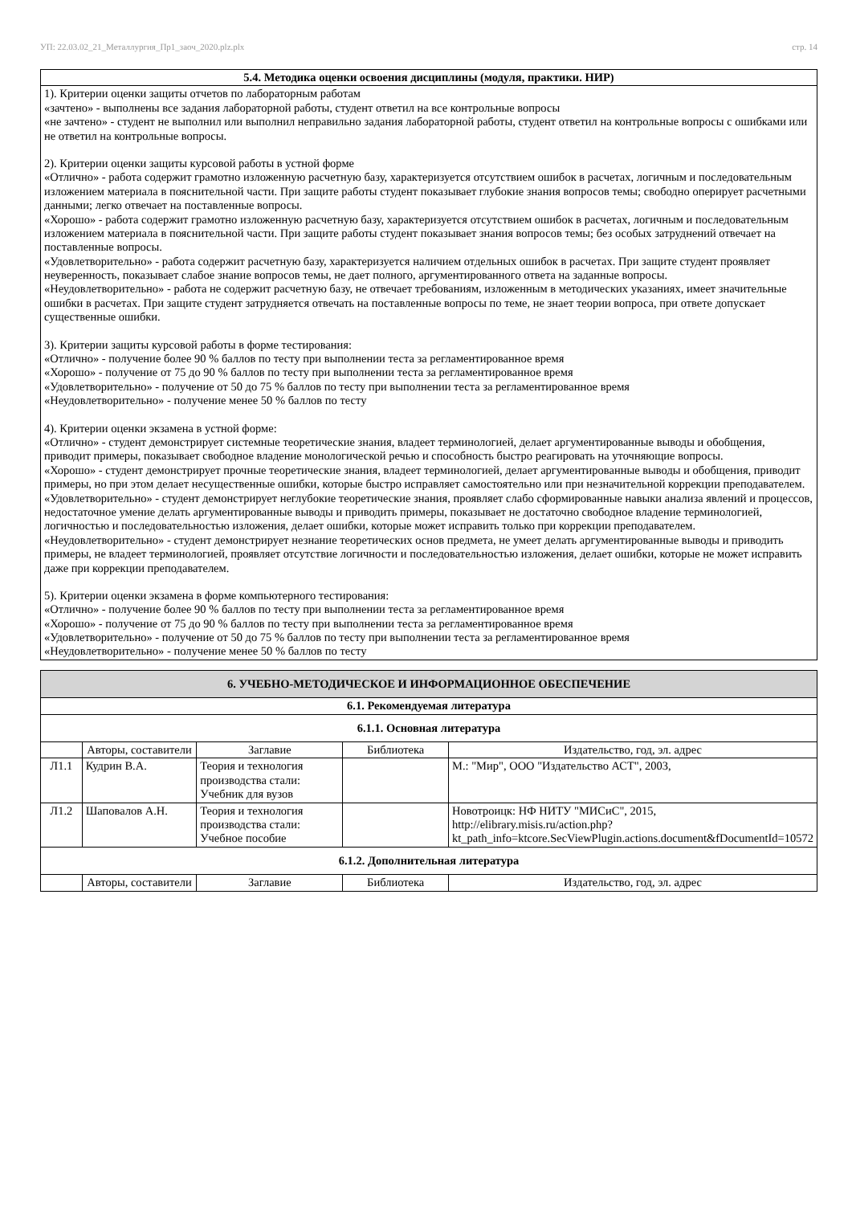УП: 22.03.02_21_Металлургия_Пр1_заоч_2020.plz.plx стр. 14
| 5.4. Методика оценки освоения дисциплины (модуля, практики. НИР) |
| --- |
| 1). Критерии оценки защиты отчетов по лабораторным работам «зачтено» - выполнены все задания лабораторной работы, студент ответил на все контрольные вопросы «не зачтено» - студент не выполнил или выполнил неправильно задания лабораторной работы, студент ответил на контрольные вопросы с ошибками или не ответил на контрольные вопросы. 2). Критерии оценки защиты курсовой работы в устной форме «Отлично» - работа содержит грамотно изложенную расчетную базу, характеризуется отсутствием ошибок в расчетах, логичным и последовательным изложением материала в пояснительной части. При защите работы студент показывает глубокие знания вопросов темы; свободно оперирует расчетными данными; легко отвечает на поставленные вопросы. «Хорошо» - работа содержит грамотно изложенную расчетную базу, характеризуется отсутствием ошибок в расчетах, логичным и последовательным изложением материала в пояснительной части. При защите работы студент показывает знания вопросов темы; без особых затруднений отвечает на поставленные вопросы. «Удовлетворительно» - работа содержит расчетную базу, характеризуется наличием отдельных ошибок в расчетах. При защите студент проявляет неуверенность, показывает слабое знание вопросов темы, не дает полного, аргументированного ответа на заданные вопросы. «Неудовлетворительно» - работа не содержит расчетную базу, не отвечает требованиям, изложенным в методических указаниях, имеет значительные ошибки в расчетах. При защите студент затрудняется отвечать на поставленные вопросы по теме, не знает теории вопроса, при ответе допускает существенные ошибки. 3). Критерии защиты курсовой работы в форме тестирования: «Отлично» - получение более 90 % баллов по тесту при выполнении теста за регламентированное время «Хорошо» - получение от 75 до 90 % баллов по тесту при выполнении теста за регламентированное время «Удовлетворительно» - получение от 50 до 75 % баллов по тесту при выполнении теста за регламентированное время «Неудовлетворительно» - получение менее 50 % баллов по тесту 4). Критерии оценки экзамена в устной форме: «Отлично» - студент демонстрирует системные теоретические знания, владеет терминологией, делает аргументированные выводы и обобщения, приводит примеры, показывает свободное владение монологической речью и способность быстро реагировать на уточняющие вопросы. «Хорошо» - студент демонстрирует прочные теоретические знания, владеет терминологией, делает аргументированные выводы и обобщения, приводит примеры, но при этом делает несущественные ошибки, которые быстро исправляет самостоятельно или при незначительной коррекции преподавателем. «Удовлетворительно» - студент демонстрирует неглубокие теоретические знания, проявляет слабо сформированные навыки анализа явлений и процессов, недостаточное умение делать аргументированные выводы и приводить примеры, показывает не достаточно свободное владение терминологией, логичностью и последовательностью изложения, делает ошибки, которые может исправить только при коррекции преподавателем. «Неудовлетворительно» - студент демонстрирует незнание теоретических основ предмета, не умеет делать аргументированные выводы и приводить примеры, не владеет терминологией, проявляет отсутствие логичности и последовательностью изложения, делает ошибки, которые не может исправить даже при коррекции преподавателем. 5). Критерии оценки экзамена в форме компьютерного тестирования: «Отлично» - получение более 90 % баллов по тесту при выполнении теста за регламентированное время «Хорошо» - получение от 75 до 90 % баллов по тесту при выполнении теста за регламентированное время «Удовлетворительно» - получение от 50 до 75 % баллов по тесту при выполнении теста за регламентированное время «Неудовлетворительно» - получение менее 50 % баллов по тесту |
| 6. УЧЕБНО-МЕТОДИЧЕСКОЕ И ИНФОРМАЦИОННОЕ ОБЕСПЕЧЕНИЕ | | | | |
| --- | --- | --- | --- | --- |
| 6.1. Рекомендуемая литература | | | | |
| 6.1.1. Основная литература | | | | |
| | Авторы, составители | Заглавие | Библиотека | Издательство, год, эл. адрес |
| Л1.1 | Кудрин В.А. | Теория и технология производства стали: Учебник для вузов | | М.: "Мир", ООО "Издательство АСТ", 2003, |
| Л1.2 | Шаповалов А.Н. | Теория и технология производства стали: Учебное пособие | | Новотроицк: НФ НИТУ "МИСиС", 2015, http://elibrary.misis.ru/action.php?kt_path_info=ktcore.SecViewPlugin.actions.document&fDocumentId=10572 |
| 6.1.2. Дополнительная литература | | | | |
| | Авторы, составители | Заглавие | Библиотека | Издательство, год, эл. адрес |